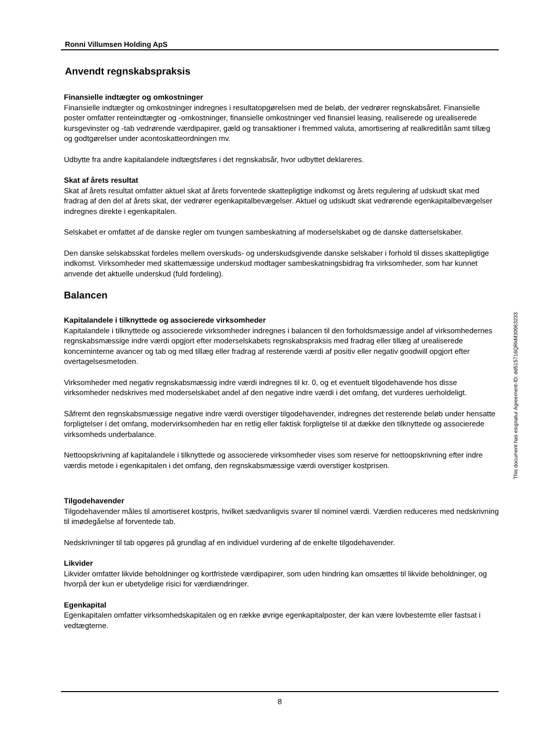Ronni Villumsen Holding ApS
Anvendt regnskabspraksis
Finansielle indtægter og omkostninger
Finansielle indtægter og omkostninger indregnes i resultatopgørelsen med de beløb, der vedrører regnskabsåret. Finansielle poster omfatter renteindtægter og -omkostninger, finansielle omkostninger ved finansiel leasing, realiserede og urealiserede kursgevinster og -tab vedrørende værdipapirer, gæld og transaktioner i fremmed valuta, amortisering af realkreditlån samt tillæg og godtgørelser under acontoskatteordningen mv.
Udbytte fra andre kapitalandele indtægtsføres i det regnskabsår, hvor udbyttet deklareres.
Skat af årets resultat
Skat af årets resultat omfatter aktuel skat af årets forventede skattepligtige indkomst og årets regulering af udskudt skat med fradrag af den del af årets skat, der vedrører egenkapitalbevægelser. Aktuel og udskudt skat vedrørende egenkapitalbevægelser indregnes direkte i egenkapitalen.
Selskabet er omfattet af de danske regler om tvungen sambeskatning af moderselskabet og de danske datterselskaber.
Den danske selskabsskat fordeles mellem overskuds- og underskudsgivende danske selskaber i forhold til disses skattepligtige indkomst. Virksomheder med skattemæssige underskud modtager sambeskatningsbidrag fra virksomheder, som har kunnet anvende det aktuelle underskud (fuld fordeling).
Balancen
Kapitalandele i tilknyttede og associerede virksomheder
Kapitalandele i tilknyttede og associerede virksomheder indregnes i balancen til den forholdsmæssige andel af virksomhedernes regnskabsmæssige indre værdi opgjort efter moderselskabets regnskabspraksis med fradrag eller tillæg af urealiserede koncerninterne avancer og tab og med tillæg eller fradrag af resterende værdi af positiv eller negativ goodwill opgjort efter overtagelsesmetoden.
Virksomheder med negativ regnskabsmæssig indre værdi indregnes til kr. 0, og et eventuelt tilgodehavende hos disse virksomheder nedskrives med moderselskabet andel af den negative indre værdi i det omfang, det vurderes uerholdeligt.
Såfremt den regnskabsmæssige negative indre værdi overstiger tilgodehavender, indregnes det resterende beløb under hensatte forpligtelser i det omfang, modervirksomheden har en retlig eller faktisk forpligtelse til at dække den tilknyttede og associerede virksomheds underbalance.
Nettoopskrivning af kapitalandele i tilknyttede og associerede virksomheder vises som reserve for nettoopskrivning efter indre værdis metode i egenkapitalen i det omfang, den regnskabsmæssige værdi overstiger kostprisen.
Tilgodehavender
Tilgodehavender måles til amortiseret kostpris, hvilket sædvanligvis svarer til nominel værdi. Værdien reduceres med nedskrivning til imødegåelse af forventede tab.
Nedskrivninger til tab opgøres på grundlag af en individuel vurdering af de enkelte tilgodehavender.
Likvider
Likvider omfatter likvide beholdninger og kortfristede værdipapirer, som uden hindring kan omsættes til likvide beholdninger, og hvorpå der kun er ubetydelige risici for værdiændringer.
Egenkapital
Egenkapitalen omfatter virksomhedskapitalen og en række øvrige egenkapitalposter, der kan være lovbestemte eller fastsat i vedtægterne.
8
This document has esignatur Agreement-ID: dd515716QRkM30963233